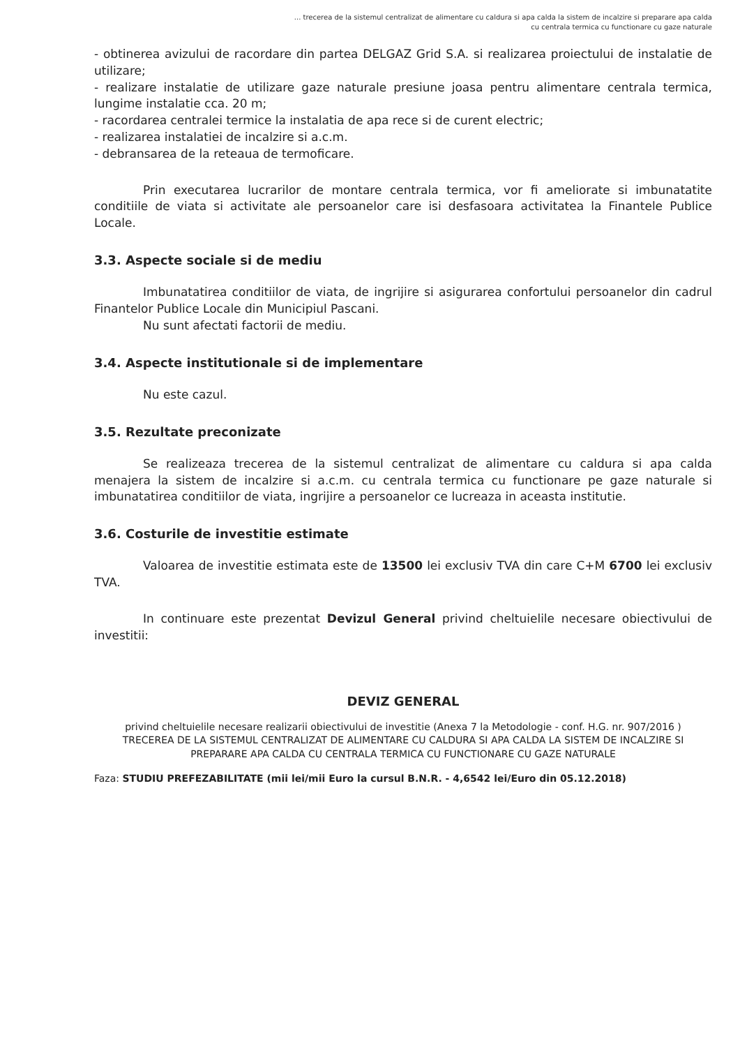... trecerea de la sistemul centralizat de alimentare cu caldura si apa calda la sistem de incalzire si preparare apa calda
cu centrala termica cu functionare cu gaze naturale
- obtinerea avizului de racordare din partea DELGAZ Grid S.A. si realizarea proiectului de instalatie de utilizare;
- realizare instalatie de utilizare gaze naturale presiune joasa pentru alimentare centrala termica, lungime instalatie cca. 20 m;
- racordarea centralei termice la instalatia de apa rece si de curent electric;
- realizarea instalatiei de incalzire si a.c.m.
- debransarea de la reteaua de termoficare.
Prin executarea lucrarilor de montare centrala termica, vor fi ameliorate si imbunatatite conditiile de viata si activitate ale persoanelor care isi desfasoara activitatea la Finantele Publice Locale.
3.3. Aspecte sociale si de mediu
Imbunatatirea conditiilor de viata, de ingrijire si asigurarea confortului persoanelor din cadrul Finantelor Publice Locale din Municipiul Pascani.
Nu sunt afectati factorii de mediu.
3.4. Aspecte institutionale si de implementare
Nu este cazul.
3.5. Rezultate preconizate
Se realizeaza trecerea de la sistemul centralizat de alimentare cu caldura si apa calda menajera la sistem de incalzire si a.c.m. cu centrala termica cu functionare pe gaze naturale si imbunatatirea conditiilor de viata, ingrijire a persoanelor ce lucreaza in aceasta institutie.
3.6. Costurile de investitie estimate
Valoarea de investitie estimata este de 13500 lei exclusiv TVA din care C+M 6700 lei exclusiv TVA.
In continuare este prezentat Devizul General privind cheltuielile necesare obiectivului de investitii:
DEVIZ GENERAL
privind cheltuielile necesare realizarii obiectivului de investitie (Anexa 7 la Metodologie - conf. H.G. nr. 907/2016 )
TRECEREA DE LA SISTEMUL CENTRALIZAT DE ALIMENTARE CU CALDURA SI APA CALDA LA SISTEM DE INCALZIRE SI PREPARARE APA CALDA CU CENTRALA TERMICA CU FUNCTIONARE CU GAZE NATURALE
Faza: STUDIU PREFEZABILITATE (mii lei/mii Euro la cursul B.N.R. - 4,6542 lei/Euro din 05.12.2018)